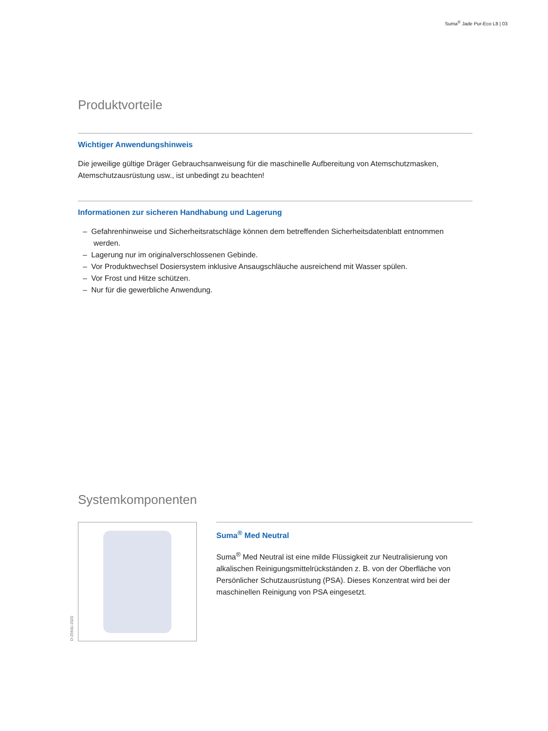Suma<sup>®</sup> Jade Pur-Eco L8 | 03
Produktvorteile
Wichtiger Anwendungshinweis
Die jeweilige gültige Dräger Gebrauchsanweisung für die maschinelle Aufbereitung von Atemschutzmasken, Atemschutzausrüstung usw., ist unbedingt zu beachten!
Informationen zur sicheren Handhabung und Lagerung
– Gefahrenhinweise und Sicherheitsratschläge können dem betreffenden Sicherheitsdatenblatt entnommen werden.
– Lagerung nur im originalverschlossenen Gebinde.
– Vor Produktwechsel Dosiersystem inklusive Ansaugschläuche ausreichend mit Wasser spülen.
– Vor Frost und Hitze schützen.
– Nur für die gewerbliche Anwendung.
Systemkomponenten
D-25641-2020
Suma<sup>®</sup> Med Neutral
Suma<sup>®</sup> Med Neutral ist eine milde Flüssigkeit zur Neutralisierung von alkalischen Reinigungsmittelrückständen z. B. von der Oberfläche von Persönlicher Schutzausrüstung (PSA). Dieses Konzentrat wird bei der maschinellen Reinigung von PSA eingesetzt.